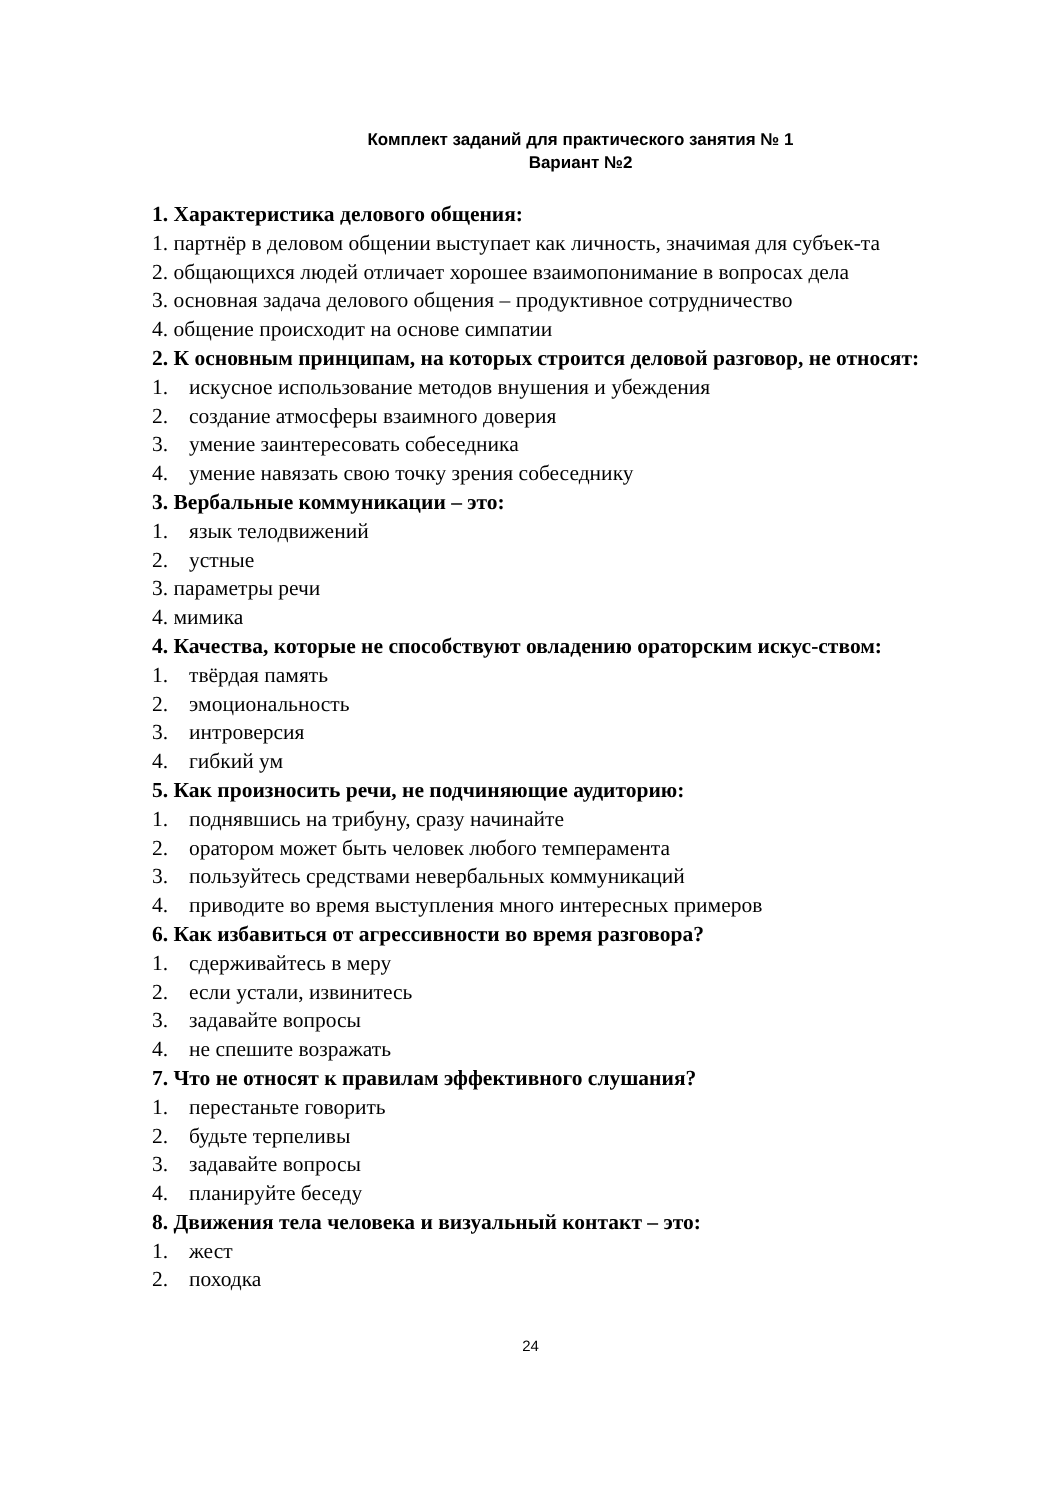Комплект заданий для практического занятия № 1
Вариант №2
1. Характеристика делового общения:
1. партнёр в деловом общении выступает как личность, значимая для субъек-та
2. общающихся людей отличает хорошее взаимопонимание в вопросах дела
3. основная задача делового общения – продуктивное сотрудничество
4. общение происходит на основе симпатии
2. К основным принципам, на которых строится деловой разговор, не относят:
1. искусное использование методов внушения и убеждения
2. создание атмосферы взаимного доверия
3. умение заинтересовать собеседника
4. умение навязать свою точку зрения собеседнику
3. Вербальные коммуникации – это:
1. язык телодвижений
2. устные
3. параметры речи
4. мимика
4. Качества, которые не способствуют овладению ораторским искус-ством:
1. твёрдая память
2. эмоциональность
3. интроверсия
4. гибкий ум
5. Как произносить речи, не подчиняющие аудиторию:
1. поднявшись на трибуну, сразу начинайте
2. оратором может быть человек любого темперамента
3. пользуйтесь средствами невербальных коммуникаций
4. приводите во время выступления много интересных примеров
6. Как избавиться от агрессивности во время разговора?
1. сдерживайтесь в меру
2. если устали, извинитесь
3. задавайте вопросы
4. не спешите возражать
7. Что не относят к правилам эффективного слушания?
1. перестаньте говорить
2. будьте терпеливы
3. задавайте вопросы
4. планируйте беседу
8. Движения тела человека и визуальный контакт – это:
1. жест
2. походка
24